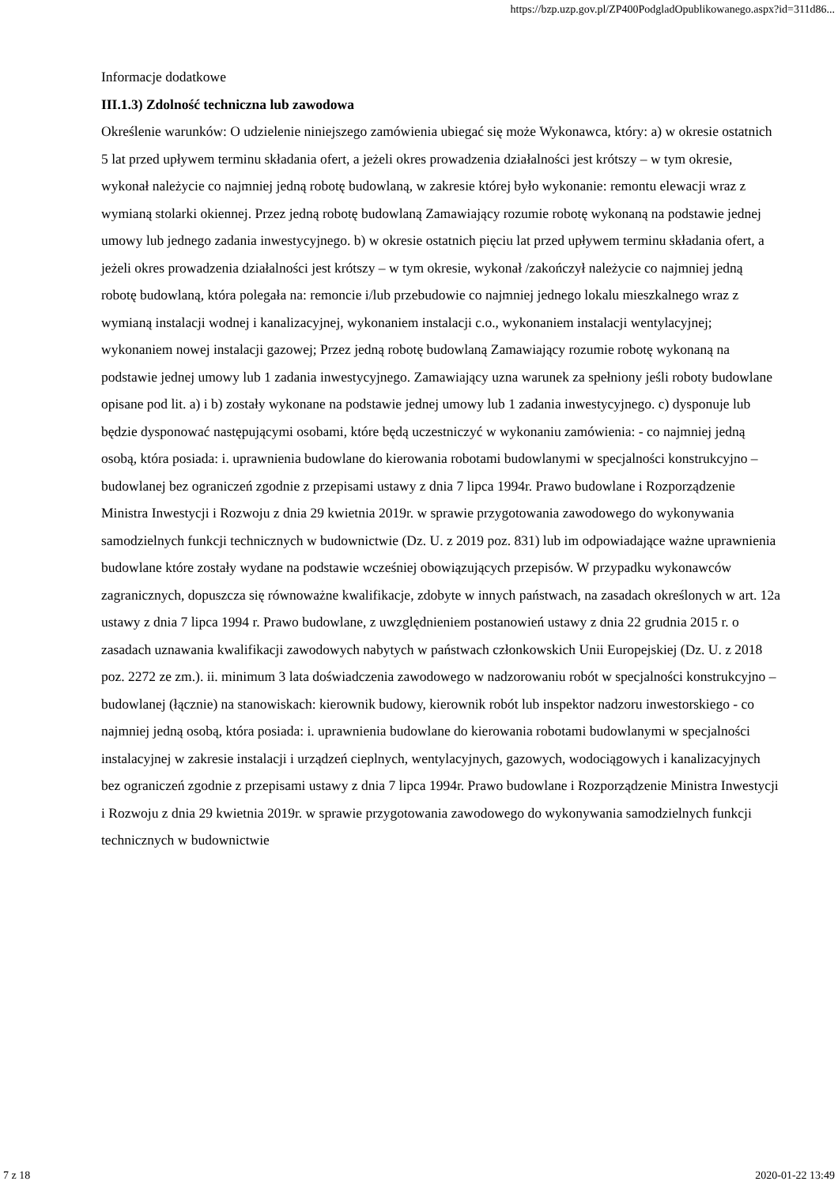https://bzp.uzp.gov.pl/ZP400PodgladOpublikowanego.aspx?id=311d86...
Informacje dodatkowe
III.1.3) Zdolność techniczna lub zawodowa
Określenie warunków: O udzielenie niniejszego zamówienia ubiegać się może Wykonawca, który: a) w okresie ostatnich 5 lat przed upływem terminu składania ofert, a jeżeli okres prowadzenia działalności jest krótszy – w tym okresie, wykonał należycie co najmniej jedną robotę budowlaną, w zakresie której było wykonanie: remontu elewacji wraz z wymianą stolarki okiennej. Przez jedną robotę budowlaną Zamawiający rozumie robotę wykonaną na podstawie jednej umowy lub jednego zadania inwestycyjnego. b) w okresie ostatnich pięciu lat przed upływem terminu składania ofert, a jeżeli okres prowadzenia działalności jest krótszy – w tym okresie, wykonał /zakończył należycie co najmniej jedną robotę budowlaną, która polegała na: remoncie i/lub przebudowie co najmniej jednego lokalu mieszkalnego wraz z wymianą instalacji wodnej i kanalizacyjnej, wykonaniem instalacji c.o., wykonaniem instalacji wentylacyjnej; wykonaniem nowej instalacji gazowej; Przez jedną robotę budowlaną Zamawiający rozumie robotę wykonaną na podstawie jednej umowy lub 1 zadania inwestycyjnego. Zamawiający uzna warunek za spełniony jeśli roboty budowlane opisane pod lit. a) i b) zostały wykonane na podstawie jednej umowy lub 1 zadania inwestycyjnego. c) dysponuje lub będzie dysponować następującymi osobami, które będą uczestniczyć w wykonaniu zamówienia: - co najmniej jedną osobą, która posiada: i. uprawnienia budowlane do kierowania robotami budowlanymi w specjalności konstrukcyjno – budowlanej bez ograniczeń zgodnie z przepisami ustawy z dnia 7 lipca 1994r. Prawo budowlane i Rozporządzenie Ministra Inwestycji i Rozwoju z dnia 29 kwietnia 2019r. w sprawie przygotowania zawodowego do wykonywania samodzielnych funkcji technicznych w budownictwie (Dz. U. z 2019 poz. 831) lub im odpowiadające ważne uprawnienia budowlane które zostały wydane na podstawie wcześniej obowiązujących przepisów. W przypadku wykonawców zagranicznych, dopuszcza się równoważne kwalifikacje, zdobyte w innych państwach, na zasadach określonych w art. 12a ustawy z dnia 7 lipca 1994 r. Prawo budowlane, z uwzględnieniem postanowień ustawy z dnia 22 grudnia 2015 r. o zasadach uznawania kwalifikacji zawodowych nabytych w państwach członkowskich Unii Europejskiej (Dz. U. z 2018 poz. 2272 ze zm.). ii. minimum 3 lata doświadczenia zawodowego w nadzorowaniu robót w specjalności konstrukcyjno – budowlanej (łącznie) na stanowiskach: kierownik budowy, kierownik robót lub inspektor nadzoru inwestorskiego - co najmniej jedną osobą, która posiada: i. uprawnienia budowlane do kierowania robotami budowlanymi w specjalności instalacyjnej w zakresie instalacji i urządzeń cieplnych, wentylacyjnych, gazowych, wodociągowych i kanalizacyjnych bez ograniczeń zgodnie z przepisami ustawy z dnia 7 lipca 1994r. Prawo budowlane i Rozporządzenie Ministra Inwestycji i Rozwoju z dnia 29 kwietnia 2019r. w sprawie przygotowania zawodowego do wykonywania samodzielnych funkcji technicznych w budownictwie
7 z 18 2020-01-22 13:49